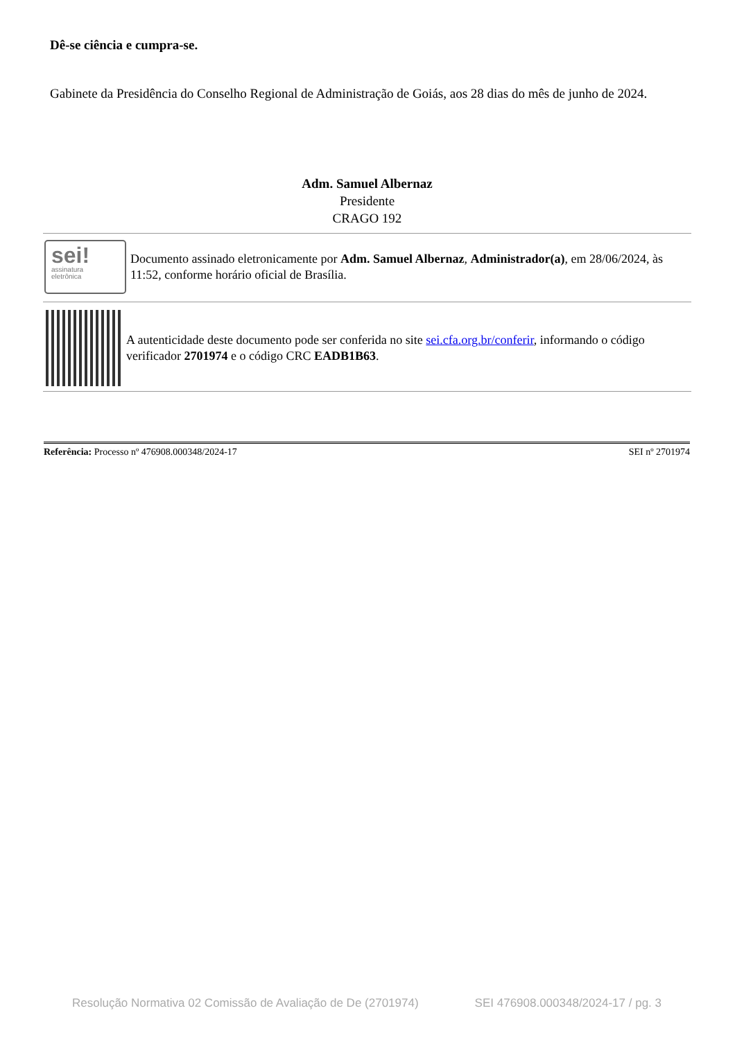Dê-se ciência e cumpra-se.
Gabinete da Presidência do Conselho Regional de Administração de Goiás, aos 28 dias do mês de junho de 2024.
Adm. Samuel Albernaz
Presidente
CRAGO 192
sei!
assinatura
eletrônica
Documento assinado eletronicamente por Adm. Samuel Albernaz, Administrador(a), em 28/06/2024, às 11:52, conforme horário oficial de Brasília.
A autenticidade deste documento pode ser conferida no site sei.cfa.org.br/conferir, informando o código verificador 2701974 e o código CRC EADB1B63.
Referência: Processo nº 476908.000348/2024-17 SEI nº 2701974
Resolução Normativa 02 Comissão de Avaliação de De (2701974) SEI 476908.000348/2024-17 / pg. 3